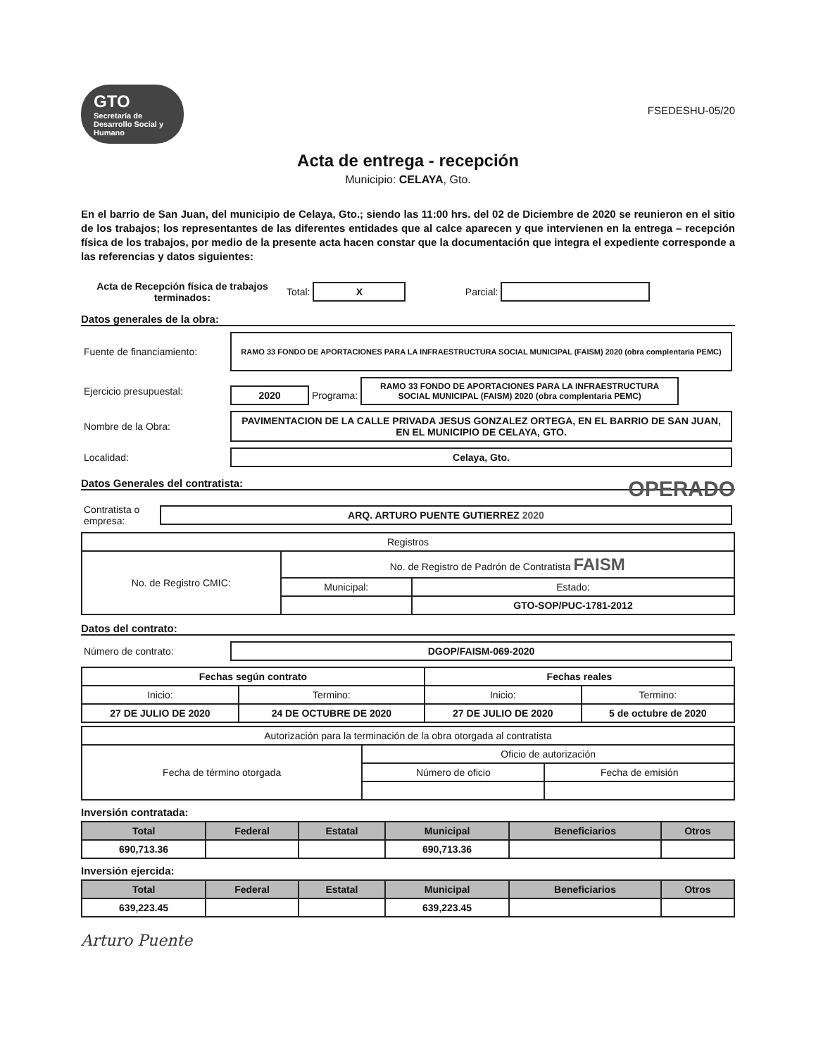FSEDESHU-05/20
GTO Secretaría de Desarrollo Social y Humano
Acta de entrega - recepción
Municipio: CELAYA, Gto.
En el barrio de San Juan, del municipio de Celaya, Gto.; siendo las 11:00 hrs. del 02 de Diciembre de 2020 se reunieron en el sitio de los trabajos; los representantes de las diferentes entidades que al calce aparecen y que intervienen en la entrega – recepción física de los trabajos, por medio de la presente acta hacen constar que la documentación que integra el expediente corresponde a las referencias y datos siguientes:
| Acta de Recepción física de trabajos terminados: | Total: X | Parcial: |
Datos generales de la obra:
| Fuente de financiamiento: | RAMO 33 FONDO DE APORTACIONES PARA LA INFRAESTRUCTURA SOCIAL MUNICIPAL (FAISM) 2020 (obra complentaria PEMC) |
| Ejercicio presupuestal: | 2020 Programa: RAMO 33 FONDO DE APORTACIONES PARA LA INFRAESTRUCTURA SOCIAL MUNICIPAL (FAISM) 2020 (obra complentaria PEMC) |
| Nombre de la Obra: | PAVIMENTACION DE LA CALLE PRIVADA JESUS GONZALEZ ORTEGA, EN EL BARRIO DE SAN JUAN, EN EL MUNICIPIO DE CELAYA, GTO. |
| Localidad: | Celaya, Gto. |
Datos Generales del contratista: OPERADO
| Contratista o empresa: | ARQ. ARTURO PUENTE GUTIERREZ 2020 |
| Registros | | |
| No. de Registro CMIC: | No. de Registro de Padrón de Contratista FAISM | |
| | Municipal: | Estado: |
| | | GTO-SOP/PUC-1781-2012 |
Datos del contrato:
| Número de contrato: | DGOP/FAISM-069-2020 |
| Fechas según contrato | | Fechas reales | |
| --- | --- | --- | --- |
| Inicio: | Termino: | Inicio: | Termino: |
| 27 DE JULIO DE 2020 | 24 DE OCTUBRE DE 2020 | 27 DE JULIO DE 2020 | 5 de octubre de 2020 |
| Autorización para la terminación de la obra otorgada al contratista | | |
| Fecha de término otorgada | Oficio de autorización | |
| | Número de oficio | Fecha de emisión |
Inversión contratada:
| Total | Federal | Estatal | Municipal | Beneficiarios | Otros |
| --- | --- | --- | --- | --- | --- |
| 690,713.36 | | | 690,713.36 | | |
Inversión ejercida:
| Total | Federal | Estatal | Municipal | Beneficiarios | Otros |
| --- | --- | --- | --- | --- | --- |
| 639,223.45 | | | 639,223.45 | | |
Arturo Puente